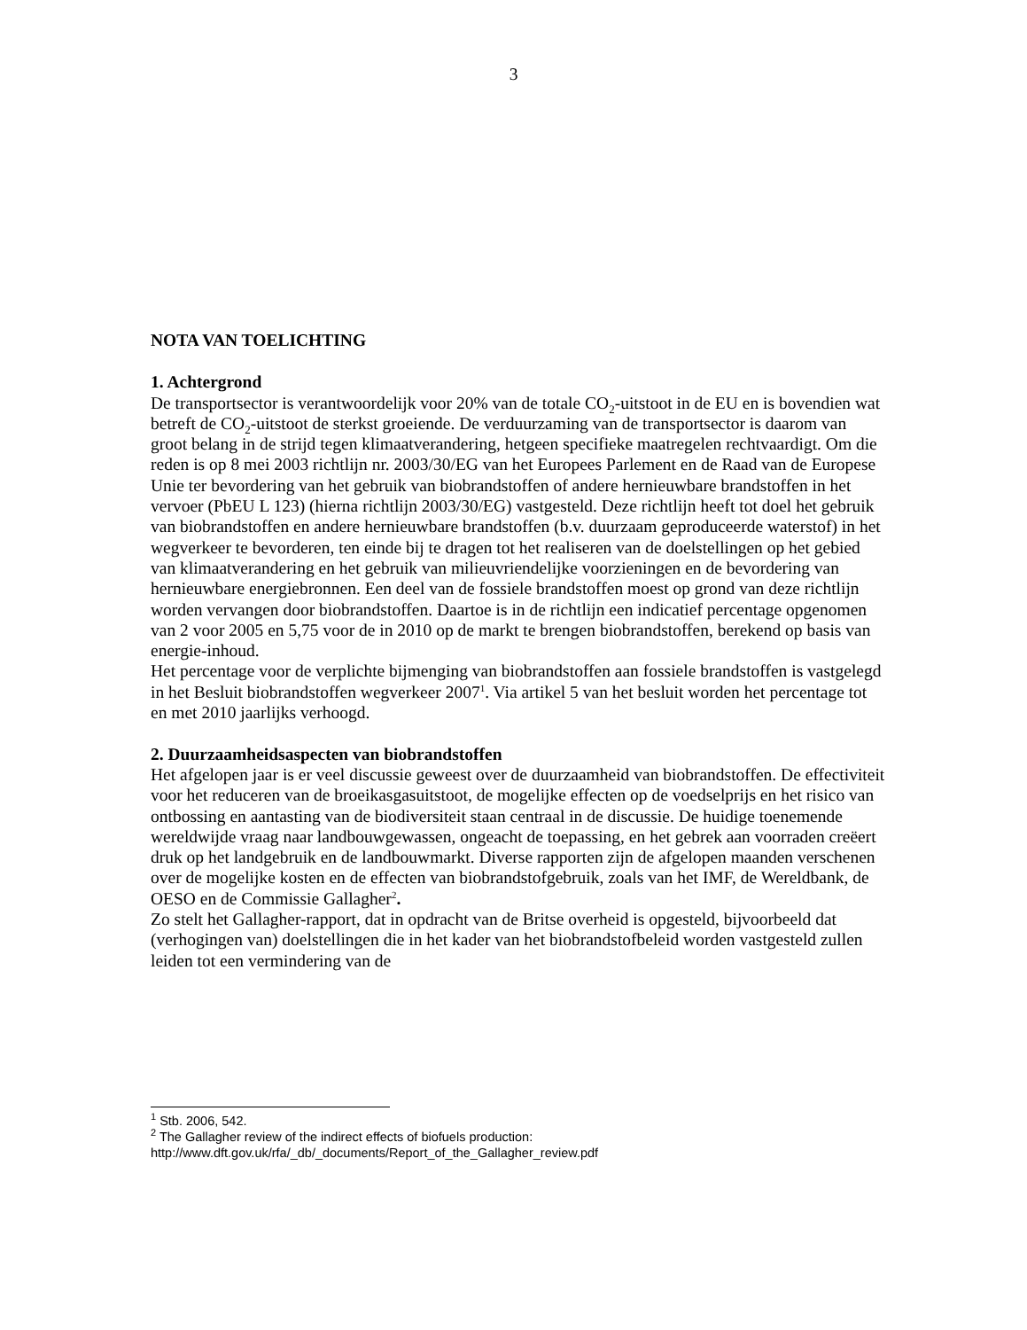3
NOTA VAN TOELICHTING
1. Achtergrond
De transportsector is verantwoordelijk voor 20% van de totale CO<sub>2</sub>-uitstoot in de EU en is bovendien wat betreft de CO<sub>2</sub>-uitstoot de sterkst groeiende. De verduurzaming van de transportsector is daarom van groot belang in de strijd tegen klimaatverandering, hetgeen specifieke maatregelen rechtvaardigt. Om die reden is op 8 mei 2003 richtlijn nr. 2003/30/EG van het Europees Parlement en de Raad van de Europese Unie ter bevordering van het gebruik van biobrandstoffen of andere hernieuwbare brandstoffen in het vervoer (PbEU L 123) (hierna richtlijn 2003/30/EG) vastgesteld. Deze richtlijn heeft tot doel het gebruik van biobrandstoffen en andere hernieuwbare brandstoffen (b.v. duurzaam geproduceerde waterstof) in het wegverkeer te bevorderen, ten einde bij te dragen tot het realiseren van de doelstellingen op het gebied van klimaatverandering en het gebruik van milieuvriendelijke voorzieningen en de bevordering van hernieuwbare energiebronnen. Een deel van de fossiele brandstoffen moest op grond van deze richtlijn worden vervangen door biobrandstoffen. Daartoe is in de richtlijn een indicatief percentage opgenomen van 2 voor 2005 en 5,75 voor de in 2010 op de markt te brengen biobrandstoffen, berekend op basis van energie-inhoud.
Het percentage voor de verplichte bijmenging van biobrandstoffen aan fossiele brandstoffen is vastgelegd in het Besluit biobrandstoffen wegverkeer 2007<sup>1</sup>. Via artikel 5 van het besluit worden het percentage tot en met 2010 jaarlijks verhoogd.
2. Duurzaamheidsaspecten van biobrandstoffen
Het afgelopen jaar is er veel discussie geweest over de duurzaamheid van biobrandstoffen. De effectiviteit voor het reduceren van de broeikasgasuitstoot, de mogelijke effecten op de voedselprijs en het risico van ontbossing en aantasting van de biodiversiteit staan centraal in de discussie. De huidige toenemende wereldwijde vraag naar landbouwgewassen, ongeacht de toepassing, en het gebrek aan voorraden creëert druk op het landgebruik en de landbouwmarkt. Diverse rapporten zijn de afgelopen maanden verschenen over de mogelijke kosten en de effecten van biobrandstofgebruik, zoals van het IMF, de Wereldbank, de OESO en de Commissie Gallagher<sup>2</sup>.
Zo stelt het Gallagher-rapport, dat in opdracht van de Britse overheid is opgesteld, bijvoorbeeld dat (verhogingen van) doelstellingen die in het kader van het biobrandstofbeleid worden vastgesteld zullen leiden tot een vermindering van de
<sup>1</sup> Stb. 2006, 542.
<sup>2</sup> The Gallagher review of the indirect effects of biofuels production:
http://www.dft.gov.uk/rfa/_db/_documents/Report_of_the_Gallagher_review.pdf